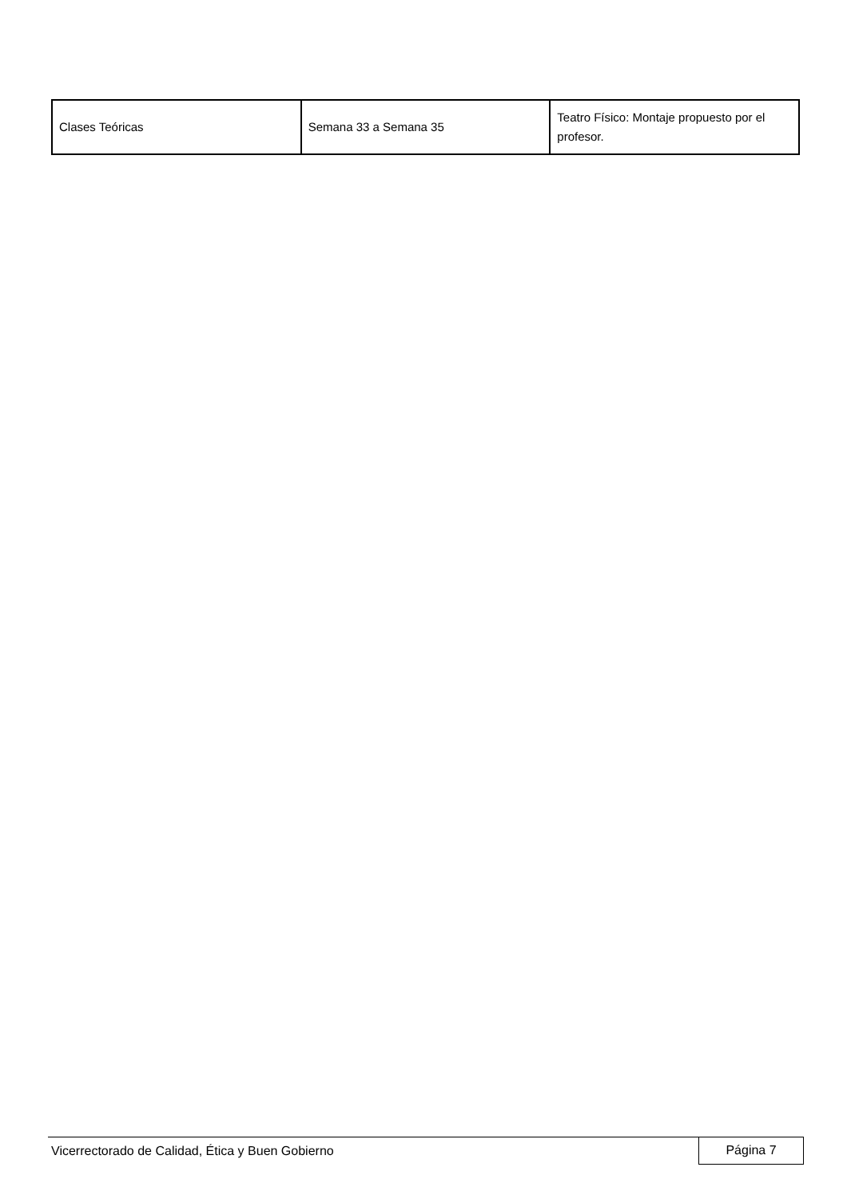| Clases Teóricas | Semana 33 a Semana 35 | Teatro Físico: Montaje propuesto por el profesor. |
Vicerrectorado de Calidad, Ética y Buen Gobierno Página 7